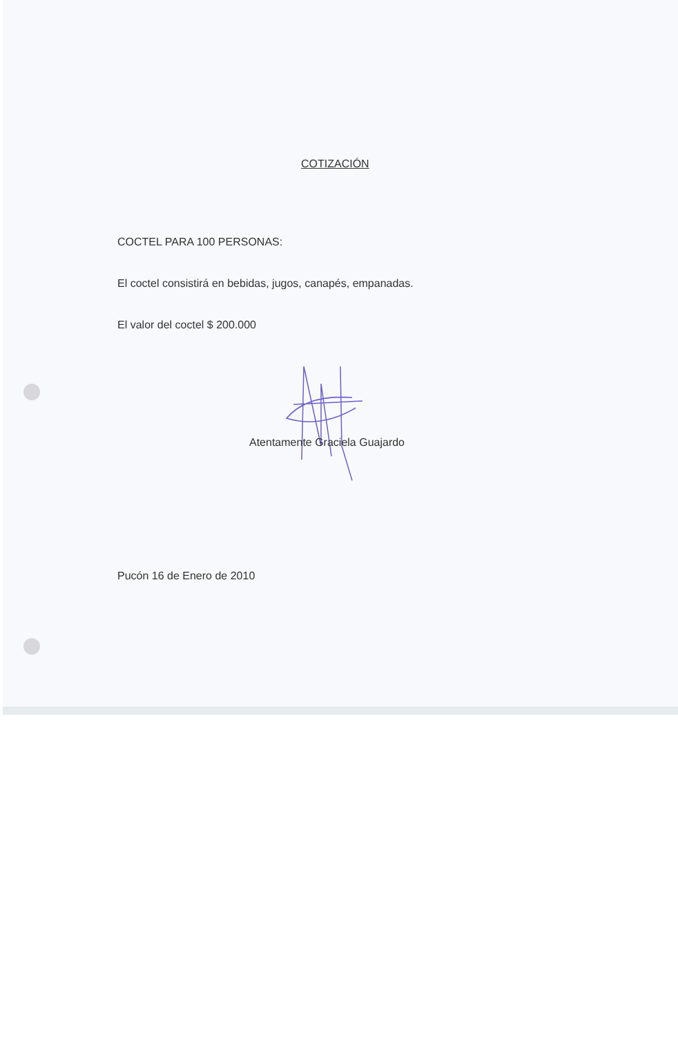COTIZACIÓN
COCTEL PARA 100 PERSONAS:
El coctel consistirá en bebidas, jugos, canapés, empanadas.
El valor del coctel $ 200.000
Atentamente Graciela Guajardo
Pucón 16 de Enero de 2010